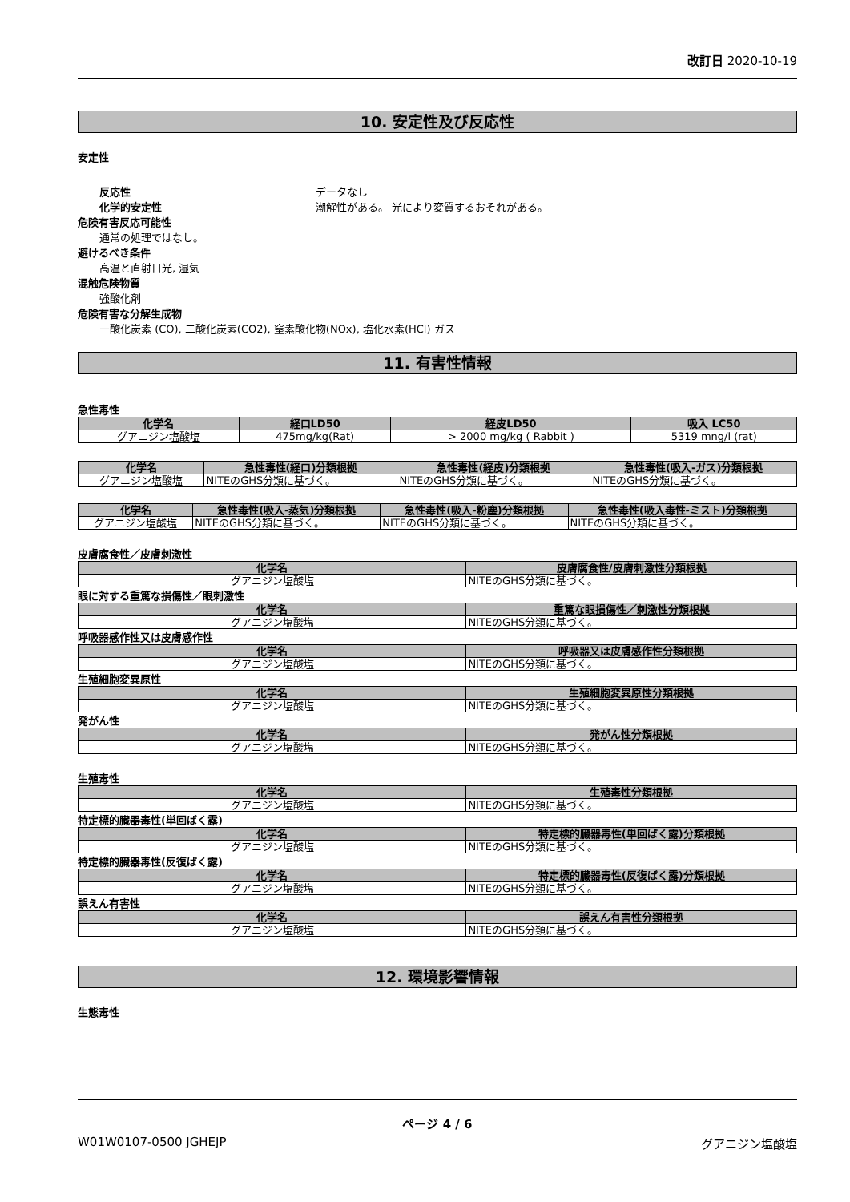改訂日 2020-10-19
10. 安定性及び反応性
安定性
反応性 データなし
化学的安定性 潮解性がある。 光により変質するおそれがある。
危険有害反応可能性
通常の処理ではなし。
避けるべき条件
高温と直射日光, 湿気
混触危険物質
強酸化剤
危険有害な分解生成物
一酸化炭素 (CO), 二酸化炭素(CO2), 窒素酸化物(NOx), 塩化水素(HCl) ガス
11. 有害性情報
急性毒性
| 化学名 | 経口LD50 | 経皮LD50 | 吸入 LC50 |
| --- | --- | --- | --- |
| グアニジン塩酸塩 | 475mg/kg(Rat) | > 2000 mg/kg ( Rabbit ) | 5319 mng/l (rat) |
| 化学名 | 急性毒性(経口)分類根拠 | 急性毒性(経皮)分類根拠 | 急性毒性(吸入-ガス)分類根拠 |
| --- | --- | --- | --- |
| グアニジン塩酸塩 | NITEのGHS分類に基づく。 | NITEのGHS分類に基づく。 | NITEのGHS分類に基づく。 |
| 化学名 | 急性毒性(吸入-蒸気)分類根拠 | 急性毒性(吸入-粉塵)分類根拠 | 急性毒性(吸入毒性-ミスト)分類根拠 |
| --- | --- | --- | --- |
| グアニジン塩酸塩 | NITEのGHS分類に基づく。 | NITEのGHS分類に基づく。 | NITEのGHS分類に基づく。 |
皮膚腐食性／皮膚刺激性
| 化学名 | 皮膚腐食性/皮膚刺激性分類根拠 |
| --- | --- |
| グアニジン塩酸塩 | NITEのGHS分類に基づく。 |
眼に対する重篤な損傷性／眼刺激性
| 化学名 | 重篤な眼損傷性／刺激性分類根拠 |
| --- | --- |
| グアニジン塩酸塩 | NITEのGHS分類に基づく。 |
呼吸器感作性又は皮膚感作性
| 化学名 | 呼吸器又は皮膚感作性分類根拠 |
| --- | --- |
| グアニジン塩酸塩 | NITEのGHS分類に基づく。 |
生殖細胞変異原性
| 化学名 | 生殖細胞変異原性分類根拠 |
| --- | --- |
| グアニジン塩酸塩 | NITEのGHS分類に基づく。 |
発がん性
| 化学名 | 発がん性分類根拠 |
| --- | --- |
| グアニジン塩酸塩 | NITEのGHS分類に基づく。 |
生殖毒性
| 化学名 | 生殖毒性分類根拠 |
| --- | --- |
| グアニジン塩酸塩 | NITEのGHS分類に基づく。 |
特定標的臓器毒性(単回ばく露)
| 化学名 | 特定標的臓器毒性(単回ばく露)分類根拠 |
| --- | --- |
| グアニジン塩酸塩 | NITEのGHS分類に基づく。 |
特定標的臓器毒性(反復ばく露)
| 化学名 | 特定標的臓器毒性(反復ばく露)分類根拠 |
| --- | --- |
| グアニジン塩酸塩 | NITEのGHS分類に基づく。 |
誤えん有害性
| 化学名 | 誤えん有害性分類根拠 |
| --- | --- |
| グアニジン塩酸塩 | NITEのGHS分類に基づく。 |
12. 環境影響情報
生態毒性
ページ 4 / 6
W01W0107-0500 JGHEJP グアニジン塩酸塩